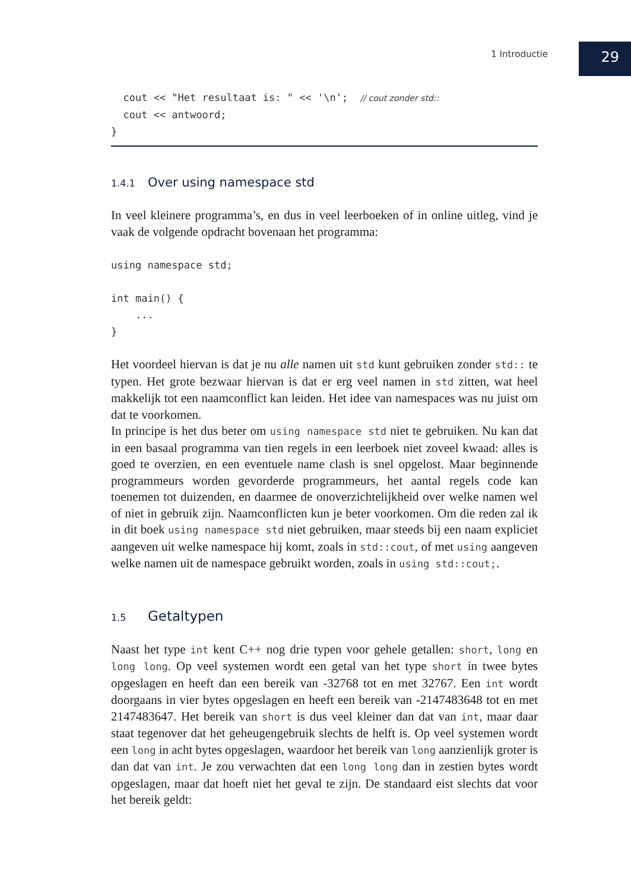1 Introductie
29
  cout << "Het resultaat is: " << '\n';  // cout zonder std::
  cout << antwoord;
}
1.4.1 Over using namespace std
In veel kleinere programma’s, en dus in veel leerboeken of in online uitleg, vind je vaak de volgende opdracht bovenaan het programma:
using namespace std;

int main() {
    ...
}
Het voordeel hiervan is dat je nu alle namen uit std kunt gebruiken zonder std:: te typen. Het grote bezwaar hiervan is dat er erg veel namen in std zitten, wat heel makkelijk tot een naamconflict kan leiden. Het idee van namespaces was nu juist om dat te voorkomen.
In principe is het dus beter om using namespace std niet te gebruiken. Nu kan dat in een basaal programma van tien regels in een leerboek niet zoveel kwaad: alles is goed te overzien, en een eventuele name clash is snel opgelost. Maar beginnende programmeurs worden gevorderde programmeurs, het aantal regels code kan toenemen tot duizenden, en daarmee de onoverzichtelijkheid over welke namen wel of niet in gebruik zijn. Naamconflicten kun je beter voorkomen. Om die reden zal ik in dit boek using namespace std niet gebruiken, maar steeds bij een naam expliciet aangeven uit welke namespace hij komt, zoals in std::cout, of met using aangeven welke namen uit de namespace gebruikt worden, zoals in using std::cout;.
1.5 Getaltypen
Naast het type int kent C++ nog drie typen voor gehele getallen: short, long en long long. Op veel systemen wordt een getal van het type short in twee bytes opgeslagen en heeft dan een bereik van -32768 tot en met 32767. Een int wordt doorgaans in vier bytes opgeslagen en heeft een bereik van -2147483648 tot en met 2147483647. Het bereik van short is dus veel kleiner dan dat van int, maar daar staat tegenover dat het geheugengebruik slechts de helft is. Op veel systemen wordt een long in acht bytes opgeslagen, waardoor het bereik van long aanzienlijk groter is dan dat van int. Je zou verwachten dat een long long dan in zestien bytes wordt opgeslagen, maar dat hoeft niet het geval te zijn. De standaard eist slechts dat voor het bereik geldt: